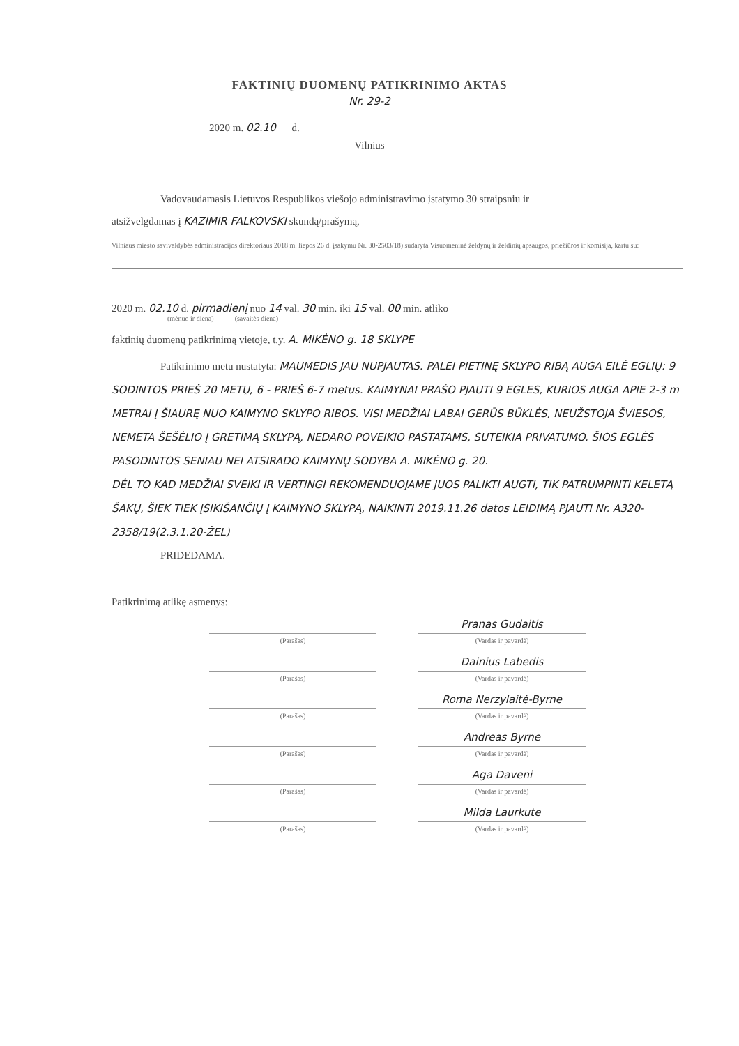FAKTINIŲ DUOMENŲ PATIKRINIMO AKTAS
Nr. 29-2
2020 m. 02.10 d.
Vilnius
Vadovaudamasis Lietuvos Respublikos viešojo administravimo įstatymo 30 straipsniu ir
atsižvelgdamas į KAZIMIR FALKOVSKI skundą/prašymą,
Vilniaus miesto savivaldybės administracijos direktoriaus 2018 m. liepos 26 d. įsakymu Nr. 30-2503/18) sudaryta Visuomeninė želdynų ir želdinių apsaugos, priežiūros ir komisija, kartu su:
2020 m. 02.10 d. pirmadienį nuo 14 val. 30 min. iki 15 val. 00 min. atliko
(mėnuo ir diena) (savaitės diena)
faktinių duomenų patikrinimą vietoje, t.y. A. MIKĖNO g. 18 SKLYPE
Patikrinimo metu nustatyta: MAUMEDIS JAU NUPJAUTAS. PALEI PIETINĘ SKLYPO RIBĄ AUGA EILĖ EGLIŲ: 9 SODINTOS PRIEŠ 20 METŲ, 6 - PRIEŠ 6-7 metus. KAIMYNAI PRAŠO PJAUTI 9 EGLES, KURIOS AUGA APIE 2-3 m METRAI Į ŠIAURĘ NUO KAIMYNO SKLYPO RIBOS. VISI MEDŽIAI LABAI GERŪS BŪKLĖS, NEUŽSTOJA ŠVIESOS, NEMETA ŠEŠĖLIO Į GRETIMĄ SKLYPĄ, NEDARO POVEIKIO PASTATAMS, SUTEIKIA PRIVATUMO. ŠIOS EGLĖS PASODINTOS SENIAU NEI ATSIRADO KAIMYNŲ SODYBA A. MIKĖNO g. 20.
DĖL TO KAD MEDŽIAI SVEIKI IR VERTINGI REKOMENDUOJAME JUOS PALIKTI AUGTI, TIK PATRUMPINTI KELETĄ ŠAKŲ, ŠIEK TIEK ĮSIKIŠANČIŲ Į KAIMYNO SKLYPĄ, NAIKINTI 2019.11.26 datos LEIDIMĄ PJAUTI Nr. A320-2358/19(2.3.1.20-ŽEL)
PRIDEDAMA.
Patikrinimą atlikę asmenys:
(Parašas)
Pranas Gudaitis
(Vardas ir pavardė)
(Parašas)
Dainius Labedis
(Vardas ir pavardė)
(Parašas)
Roma Nerzylaitė-Byrne
(Vardas ir pavardė)
(Parašas)
Andreas Byrne
(Vardas ir pavardė)
(Parašas)
Aga Daveni
(Vardas ir pavardė)
(Parašas)
Milda Laurkute
(Vardas ir pavardė)